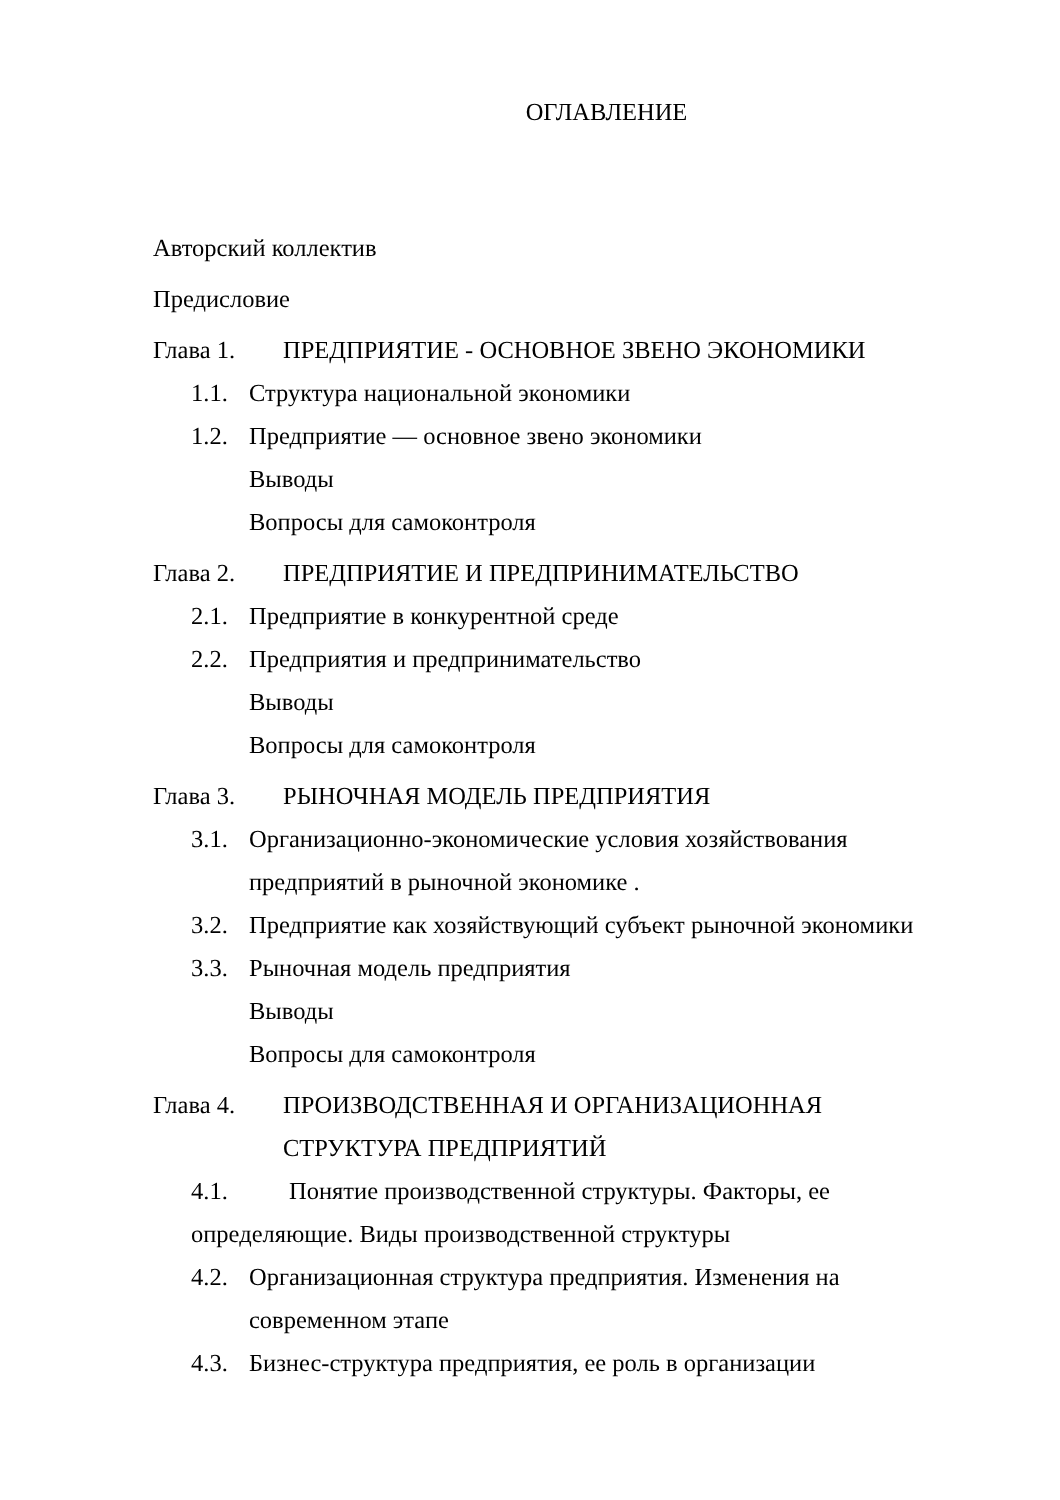ОГЛАВЛЕНИЕ
Авторский коллектив
Предисловие
Глава 1. ПРЕДПРИЯТИЕ - ОСНОВНОЕ ЗВЕНО ЭКОНОМИКИ
1.1.
Структура национальной экономики
1.2.
Предприятие — основное звено экономики
Выводы
Вопросы для самоконтроля
Глава 2. ПРЕДПРИЯТИЕ И ПРЕДПРИНИМАТЕЛЬСТВО
2.1.
Предприятие в конкурентной среде
2.2.
Предприятия и предпринимательство
Выводы
Вопросы для самоконтроля
Глава 3. РЫНОЧНАЯ МОДЕЛЬ ПРЕДПРИЯТИЯ
3.1.
Организационно-экономические условия хозяйствования предприятий в рыночной экономике .
3.2.
Предприятие как хозяйствующий субъект рыночной экономики
3.3.
Рыночная модель предприятия
Выводы
Вопросы для самоконтроля
Глава 4. ПРОИЗВОДСТВЕННАЯ И ОРГАНИЗАЦИОННАЯ СТРУКТУРА ПРЕДПРИЯТИЙ
4.1. Понятие производственной структуры. Факторы, ее определяющие. Виды производственной структуры
4.2.
Организационная структура предприятия. Изменения на современном этапе
4.3.
Бизнес-структура предприятия, ее роль в организации